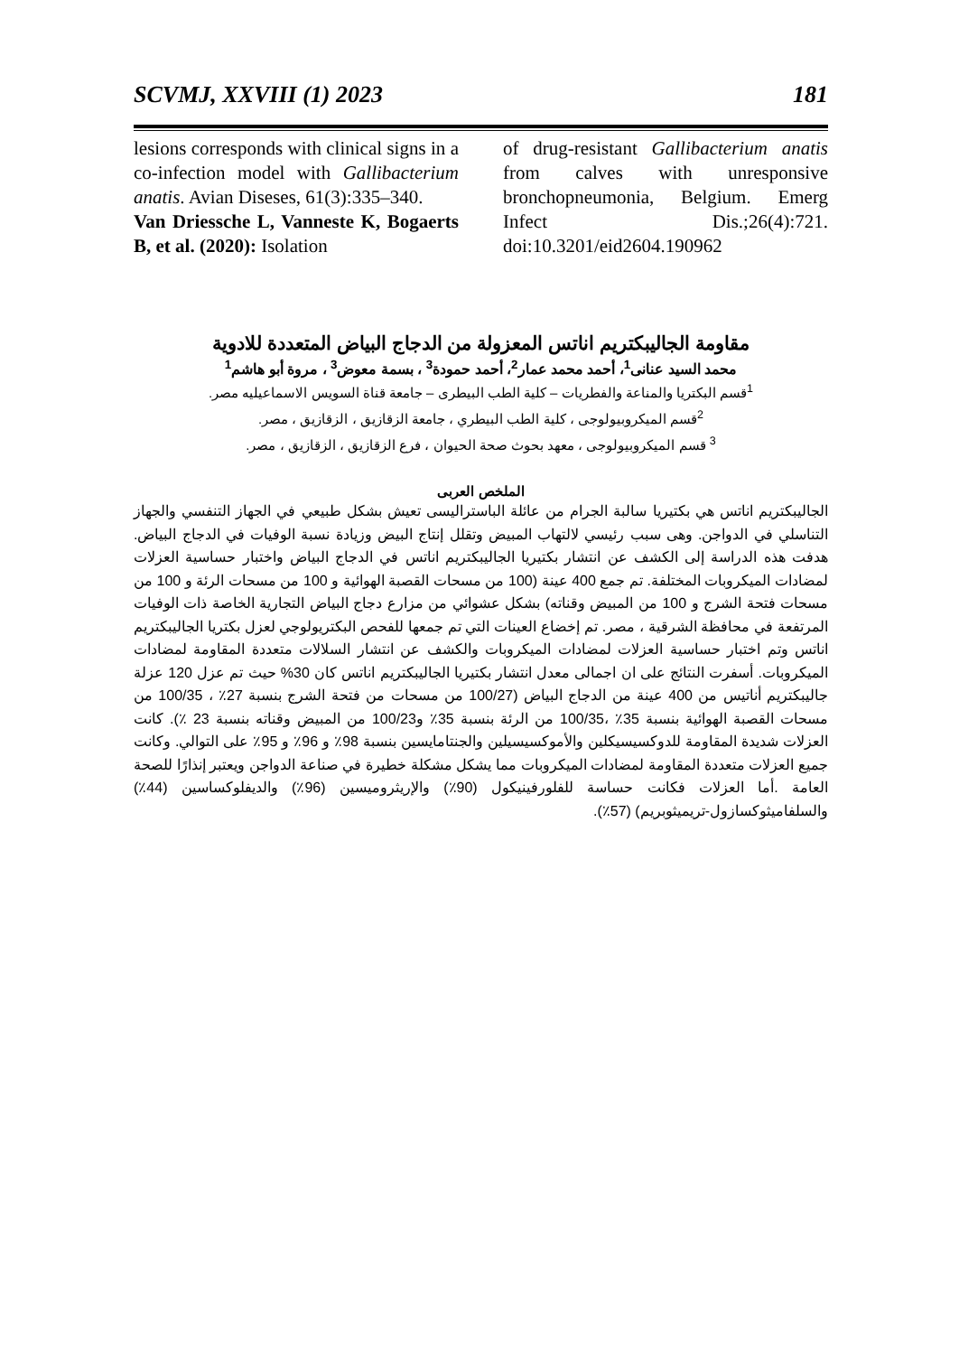SCVMJ, XXVIII (1) 2023 181
lesions corresponds with clinical signs in a co-infection model with Gallibacterium anatis. Avian Diseses, 61(3):335–340.
Van Driessche L, Vanneste K, Bogaerts B, et al. (2020): Isolation
of drug-resistant Gallibacterium anatis from calves with unresponsive bronchopneumonia, Belgium. Emerg Infect Dis.;26(4):721. doi:10.3201/eid2604.190962
مقاومة الجاليبكتريم اناتس المعزولة من الدجاج البياض المتعددة للادوية
محمد السيد عنانى<sup>1</sup>، أحمد محمد عمار<sup>2</sup>، أحمد حمودة<sup>3</sup> ، بسمة معوض<sup>3</sup> ، مروة أبو هاشم<sup>1</sup>
<sup>1</sup> قسم البكتريا والمناعة والفطريات – كلية الطب البيطرى – جامعة قناة السويس الاسماعيليه مصر.
<sup>2</sup> قسم الميكروبيولوجى ، كلية الطب البيطري ، جامعة الزقازيق ، الزقازيق ، مصر.
<sup>3</sup> قسم الميكروبيولوجى ، معهد بحوث صحة الحيوان ، فرع الزقازيق ، الزقازيق ، مصر.
الملخص العربى
الجاليبكتريم اناتس هي بكتيريا سالبة الجرام من عائلة الباستراليسى تعيش بشكل طبيعي في الجهاز التنفسي والجهاز التناسلي في الدواجن. وهى سبب رئيسي لالتهاب المبيض وتقلل إنتاج البيض وزيادة نسبة الوفيات في الدجاج البياض. هدفت هذه الدراسة إلى الكشف عن انتشار بكتيريا الجاليبكتريم اناتس في الدجاج البياض واختبار حساسية العزلات لمضادات الميكروبات المختلفة. تم جمع 400 عينة (100 من مسحات القصبة الهوائية و 100 من مسحات الرئة و 100 من مسحات فتحة الشرج و 100 من المبيض وقناته) بشكل عشوائي من مزارع دجاج البياض التجارية الخاصة ذات الوفيات المرتفعة في محافظة الشرقية ، مصر. تم إخضاع العينات التي تم جمعها للفحص البكتريولوجي لعزل بكتريا الجاليبكتريم اناتس وتم اختبار حساسية العزلات لمضادات الميكروبات والكشف عن انتشار السلالات متعددة المقاومة لمضادات الميكروبات. أسفرت النتائج على ان اجمالى معدل انتشار بكتيريا الجاليبكتريم اناتس كان 30% حيث تم عزل 120 عزلة جاليبكتريم أناتيس من 400 عينة من الدجاج البياض (100/27 من مسحات من فتحة الشرج بنسبة 27٪ ، 100/35 من مسحات القصبة الهوائية بنسبة 35٪ ،100/35 من الرئة بنسبة 35٪ و100/23 من المبيض وقناته بنسبة 23 ٪). كانت العزلات شديدة المقاومة للدوكسيسيكلين والأموكسيسيلين والجنتامايسين بنسبة 98٪ و 96٪ و 95٪ على التوالي. وكانت جميع العزلات متعددة المقاومة لمضادات الميكروبات مما يشكل مشكلة خطيرة في صناعة الدواجن ويعتبر إنذارًا للصحة العامة .أما العزلات فكانت حساسة للفلورفينيكول (90٪) والإريثروميسين (96٪) والديفلوكساسين (44٪) والسلفاميثوكسازول-تريميثوبريم) (57٪).